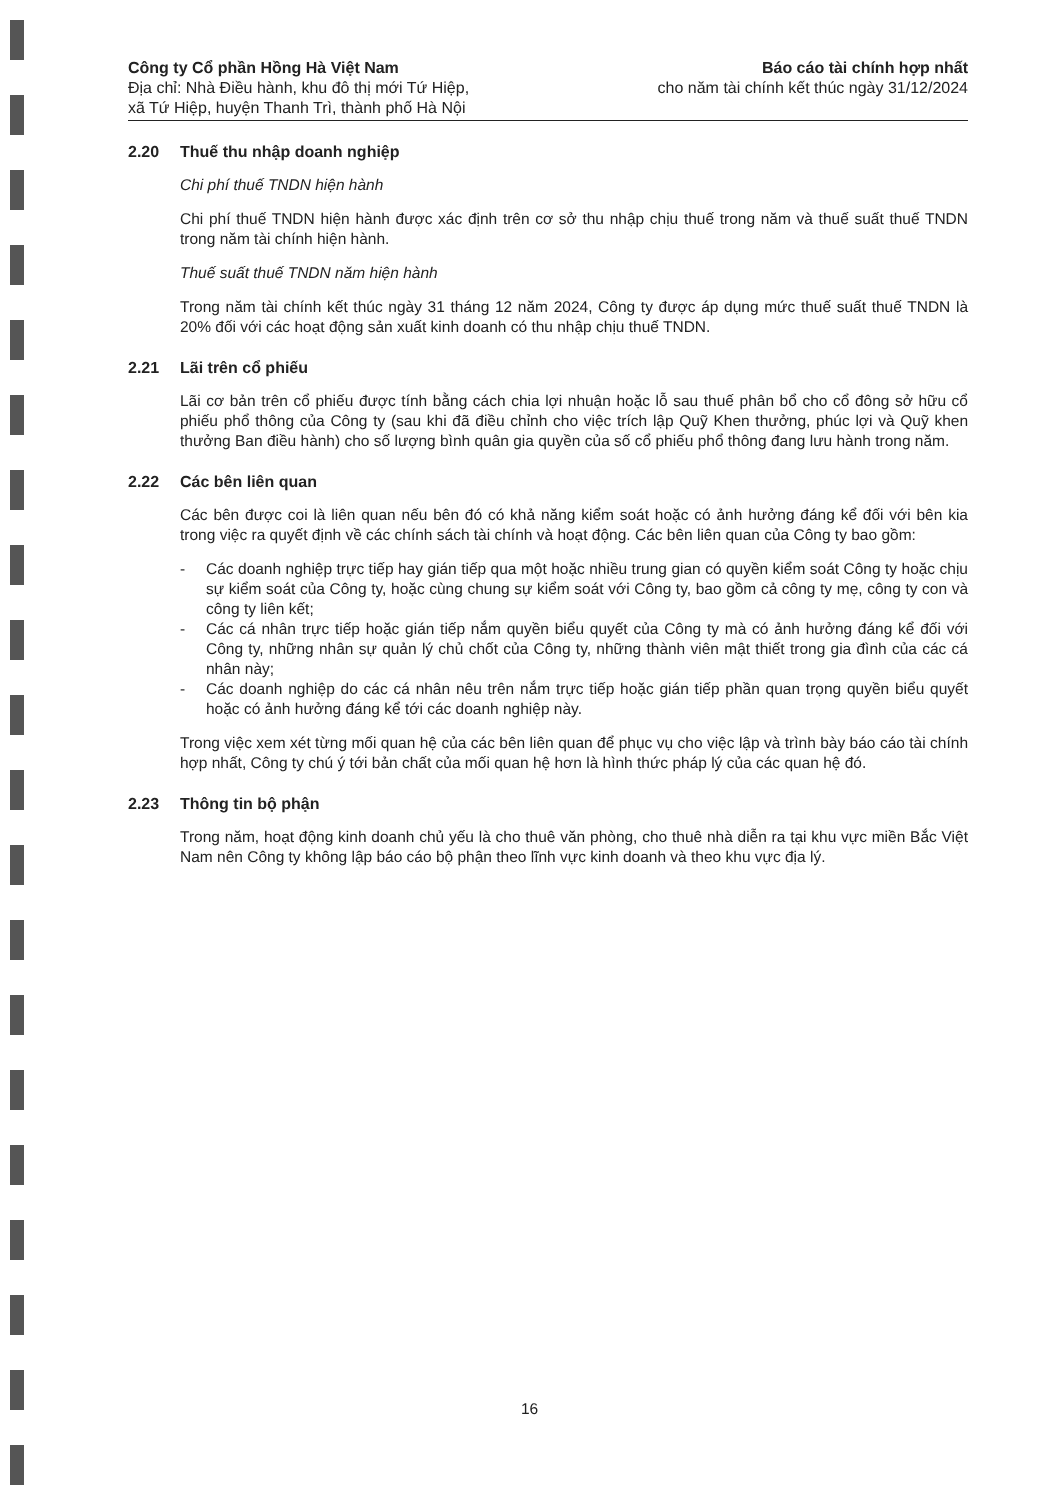Công ty Cổ phần Hồng Hà Việt Nam
Địa chỉ: Nhà Điều hành, khu đô thị mới Tứ Hiệp,
xã Tứ Hiệp, huyện Thanh Trì, thành phố Hà Nội
Báo cáo tài chính hợp nhất
cho năm tài chính kết thúc ngày 31/12/2024
2.20 Thuế thu nhập doanh nghiệp
Chi phí thuế TNDN hiện hành
Chi phí thuế TNDN hiện hành được xác định trên cơ sở thu nhập chịu thuế trong năm và thuế suất thuế TNDN trong năm tài chính hiện hành.
Thuế suất thuế TNDN năm hiện hành
Trong năm tài chính kết thúc ngày 31 tháng 12 năm 2024, Công ty được áp dụng mức thuế suất thuế TNDN là 20% đối với các hoạt động sản xuất kinh doanh có thu nhập chịu thuế TNDN.
2.21 Lãi trên cổ phiếu
Lãi cơ bản trên cổ phiếu được tính bằng cách chia lợi nhuận hoặc lỗ sau thuế phân bổ cho cổ đông sở hữu cổ phiếu phổ thông của Công ty (sau khi đã điều chỉnh cho việc trích lập Quỹ Khen thưởng, phúc lợi và Quỹ khen thưởng Ban điều hành) cho số lượng bình quân gia quyền của số cổ phiếu phổ thông đang lưu hành trong năm.
2.22 Các bên liên quan
Các bên được coi là liên quan nếu bên đó có khả năng kiểm soát hoặc có ảnh hưởng đáng kể đối với bên kia trong việc ra quyết định về các chính sách tài chính và hoạt động. Các bên liên quan của Công ty bao gồm:
- Các doanh nghiệp trực tiếp hay gián tiếp qua một hoặc nhiều trung gian có quyền kiểm soát Công ty hoặc chịu sự kiểm soát của Công ty, hoặc cùng chung sự kiểm soát với Công ty, bao gồm cả công ty mẹ, công ty con và công ty liên kết;
- Các cá nhân trực tiếp hoặc gián tiếp nắm quyền biểu quyết của Công ty mà có ảnh hưởng đáng kể đối với Công ty, những nhân sự quản lý chủ chốt của Công ty, những thành viên mật thiết trong gia đình của các cá nhân này;
- Các doanh nghiệp do các cá nhân nêu trên nắm trực tiếp hoặc gián tiếp phần quan trọng quyền biểu quyết hoặc có ảnh hưởng đáng kể tới các doanh nghiệp này.
Trong việc xem xét từng mối quan hệ của các bên liên quan để phục vụ cho việc lập và trình bày báo cáo tài chính hợp nhất, Công ty chú ý tới bản chất của mối quan hệ hơn là hình thức pháp lý của các quan hệ đó.
2.23 Thông tin bộ phận
Trong năm, hoạt động kinh doanh chủ yếu là cho thuê văn phòng, cho thuê nhà diễn ra tại khu vực miền Bắc Việt Nam nên Công ty không lập báo cáo bộ phận theo lĩnh vực kinh doanh và theo khu vực địa lý.
16